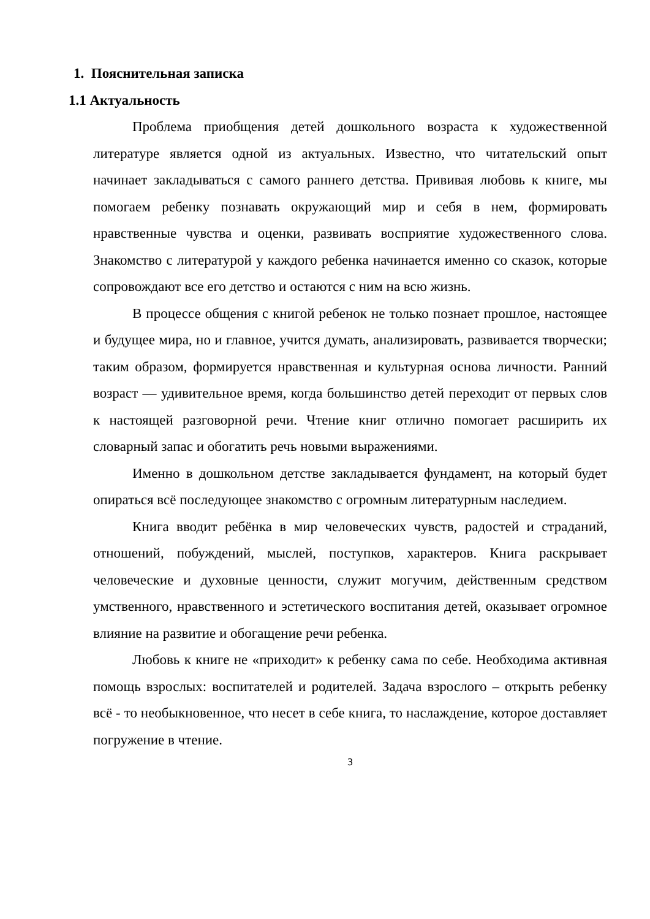1. Пояснительная записка
1.1 Актуальность
Проблема приобщения детей дошкольного возраста к художественной литературе является одной из актуальных. Известно, что читательский опыт начинает закладываться с самого раннего детства. Прививая любовь к книге, мы помогаем ребенку познавать окружающий мир и себя в нем, формировать нравственные чувства и оценки, развивать восприятие художественного слова. Знакомство с литературой у каждого ребенка начинается именно со сказок, которые сопровождают все его детство и остаются с ним на всю жизнь.
В процессе общения с книгой ребенок не только познает прошлое, настоящее и будущее мира, но и главное, учится думать, анализировать, развивается творчески; таким образом, формируется нравственная и культурная основа личности. Ранний возраст — удивительное время, когда большинство детей переходит от первых слов к настоящей разговорной речи. Чтение книг отлично помогает расширить их словарный запас и обогатить речь новыми выражениями.
Именно в дошкольном детстве закладывается фундамент, на который будет опираться всё последующее знакомство с огромным литературным наследием.
Книга вводит ребёнка в мир человеческих чувств, радостей и страданий, отношений, побуждений, мыслей, поступков, характеров. Книга раскрывает человеческие и духовные ценности, служит могучим, действенным средством умственного, нравственного и эстетического воспитания детей, оказывает огромное влияние на развитие и обогащение речи ребенка.
Любовь к книге не «приходит» к ребенку сама по себе. Необходима активная помощь взрослых: воспитателей и родителей. Задача взрослого – открыть ребенку всё - то необыкновенное, что несет в себе книга, то наслаждение, которое доставляет погружение в чтение.
3